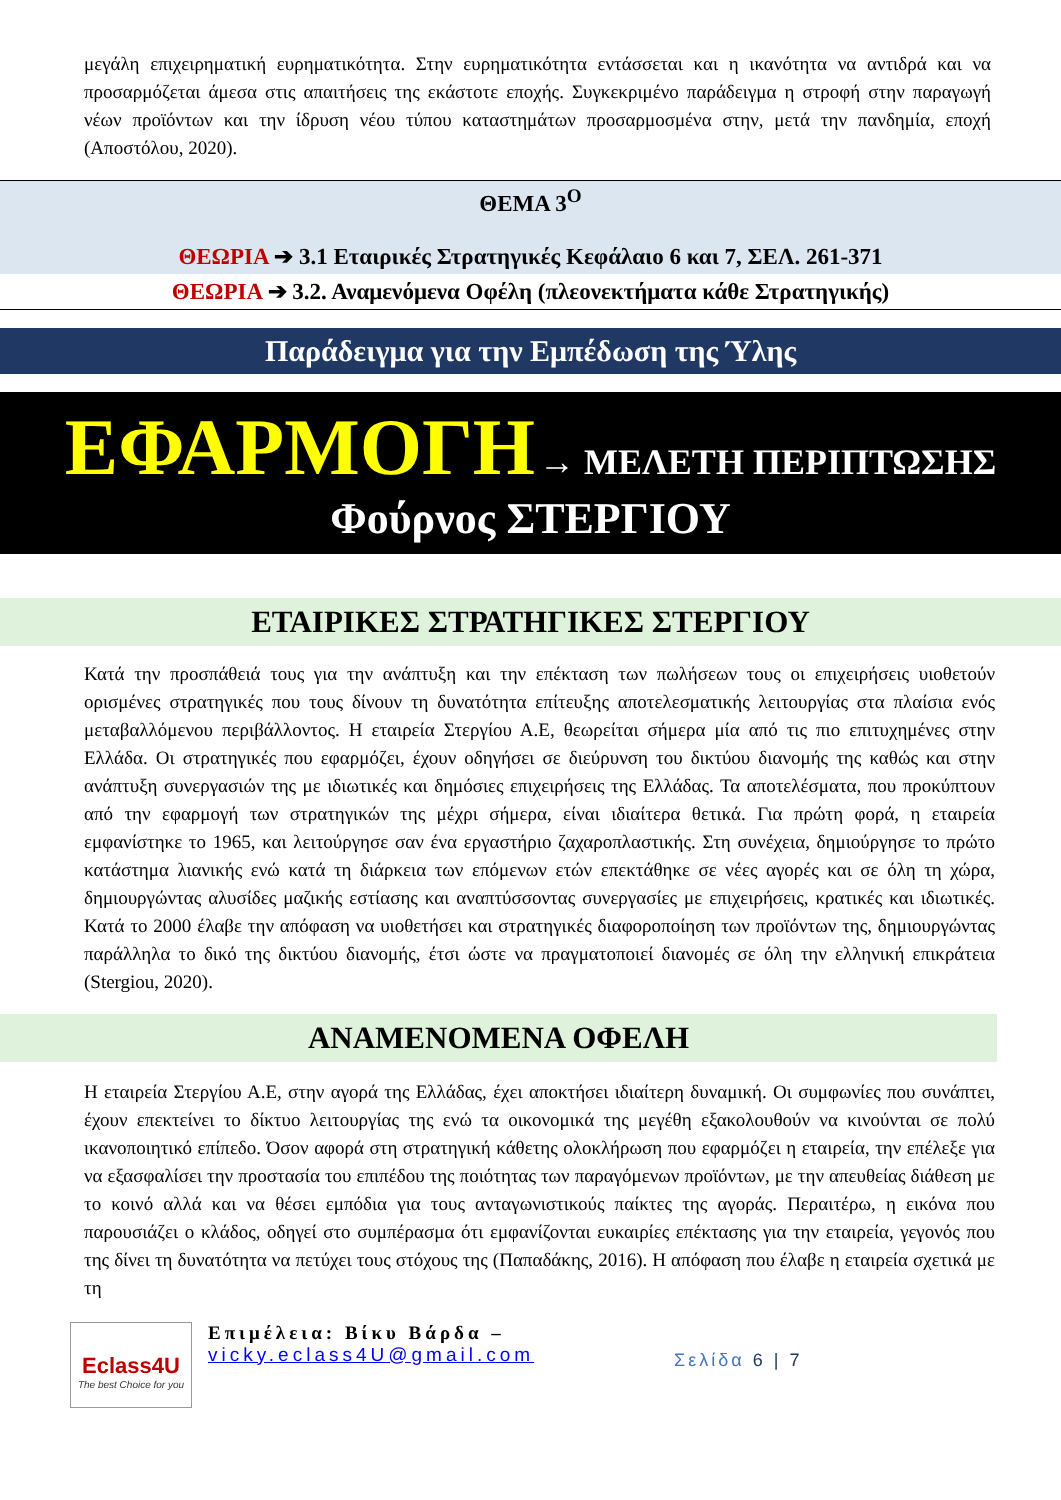μεγάλη επιχειρηματική ευρηματικότητα. Στην ευρηματικότητα εντάσσεται και η ικανότητα να αντιδρά και να προσαρμόζεται άμεσα στις απαιτήσεις της εκάστοτε εποχής. Συγκεκριμένο παράδειγμα η στροφή στην παραγωγή νέων προϊόντων και την ίδρυση νέου τύπου καταστημάτων προσαρμοσμένα στην, μετά την πανδημία, εποχή (Αποστόλου, 2020).
ΘΕΜΑ 3<sup>Ο</sup>
ΘΕΩΡΙΑ ➔ 3.1 Εταιρικές Στρατηγικές Κεφάλαιο 6 και 7, ΣΕΛ. 261-371
ΘΕΩΡΙΑ ➔ 3.2. Αναμενόμενα Οφέλη (πλεονεκτήματα κάθε Στρατηγικής)
Παράδειγμα για την Εμπέδωση της Ύλης
ΕΦΑΡΜΟΓΗ → ΜΕΛΕΤΗ ΠΕΡΙΠΤΩΣΗΣ
Φούρνος ΣΤΕΡΓΙΟΥ
ΕΤΑΙΡΙΚΕΣ ΣΤΡΑΤΗΓΙΚΕΣ ΣΤΕΡΓΙΟΥ
Κατά την προσπάθειά τους για την ανάπτυξη και την επέκταση των πωλήσεων τους οι επιχειρήσεις υιοθετούν ορισμένες στρατηγικές που τους δίνουν τη δυνατότητα επίτευξης αποτελεσματικής λειτουργίας στα πλαίσια ενός μεταβαλλόμενου περιβάλλοντος. Η εταιρεία Στεργίου Α.Ε, θεωρείται σήμερα μία από τις πιο επιτυχημένες στην Ελλάδα. Οι στρατηγικές που εφαρμόζει, έχουν οδηγήσει σε διεύρυνση του δικτύου διανομής της καθώς και στην ανάπτυξη συνεργασιών της με ιδιωτικές και δημόσιες επιχειρήσεις της Ελλάδας. Τα αποτελέσματα, που προκύπτουν από την εφαρμογή των στρατηγικών της μέχρι σήμερα, είναι ιδιαίτερα θετικά. Για πρώτη φορά, η εταιρεία εμφανίστηκε το 1965, και λειτούργησε σαν ένα εργαστήριο ζαχαροπλαστικής. Στη συνέχεια, δημιούργησε το πρώτο κατάστημα λιανικής ενώ κατά τη διάρκεια των επόμενων ετών επεκτάθηκε σε νέες αγορές και σε όλη τη χώρα, δημιουργώντας αλυσίδες μαζικής εστίασης και αναπτύσσοντας συνεργασίες με επιχειρήσεις, κρατικές και ιδιωτικές. Κατά το 2000 έλαβε την απόφαση να υιοθετήσει και στρατηγικές διαφοροποίηση των προϊόντων της, δημιουργώντας παράλληλα το δικό της δικτύου διανομής, έτσι ώστε να πραγματοποιεί διανομές σε όλη την ελληνική επικράτεια (Stergiou, 2020).
ΑΝΑΜΕΝΟΜΕΝΑ ΟΦΕΛΗ
Η εταιρεία Στεργίου Α.Ε, στην αγορά της Ελλάδας, έχει αποκτήσει ιδιαίτερη δυναμική. Οι συμφωνίες που συνάπτει, έχουν επεκτείνει το δίκτυο λειτουργίας της ενώ τα οικονομικά της μεγέθη εξακολουθούν να κινούνται σε πολύ ικανοποιητικό επίπεδο. Όσον αφορά στη στρατηγική κάθετης ολοκλήρωση που εφαρμόζει η εταιρεία, την επέλεξε για να εξασφαλίσει την προστασία του επιπέδου της ποιότητας των παραγόμενων προϊόντων, με την απευθείας διάθεση με το κοινό αλλά και να θέσει εμπόδια για τους ανταγωνιστικούς παίκτες της αγοράς. Περαιτέρω, η εικόνα που παρουσιάζει ο κλάδος, οδηγεί στο συμπέρασμα ότι εμφανίζονται ευκαιρίες επέκτασης για την εταιρεία, γεγονός που της δίνει τη δυνατότητα να πετύχει τους στόχους της (Παπαδάκης, 2016). Η απόφαση που έλαβε η εταιρεία σχετικά με τη
Eclass4U
The best Choice for you
Επιμέλεια: Βίκυ Βάρδα –
vicky.eclass4U@gmail.com
Σελίδα 6 | 7